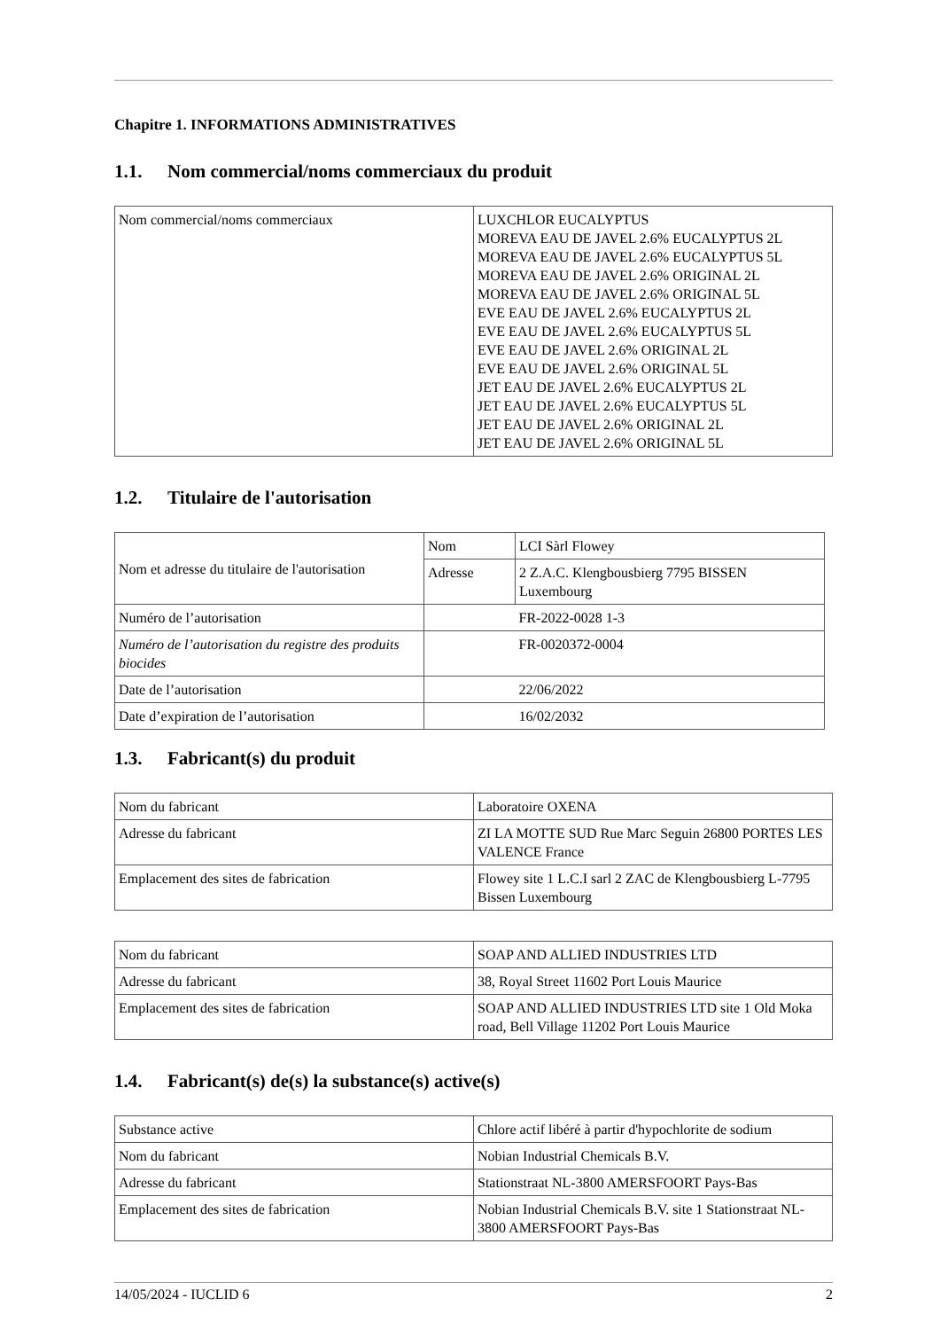Chapitre 1. INFORMATIONS ADMINISTRATIVES
1.1. Nom commercial/noms commerciaux du produit
| Nom commercial/noms commerciaux | LUXCHLOR EUCALYPTUS MOREVA EAU DE JAVEL 2.6% EUCALYPTUS 2L MOREVA EAU DE JAVEL 2.6% EUCALYPTUS 5L MOREVA EAU DE JAVEL 2.6% ORIGINAL 2L MOREVA EAU DE JAVEL 2.6% ORIGINAL 5L EVE EAU DE JAVEL 2.6% EUCALYPTUS 2L EVE EAU DE JAVEL 2.6% EUCALYPTUS 5L EVE EAU DE JAVEL 2.6% ORIGINAL 2L EVE EAU DE JAVEL 2.6% ORIGINAL 5L JET EAU DE JAVEL 2.6% EUCALYPTUS 2L JET EAU DE JAVEL 2.6% EUCALYPTUS 5L JET EAU DE JAVEL 2.6% ORIGINAL 2L JET EAU DE JAVEL 2.6% ORIGINAL 5L |
1.2. Titulaire de l'autorisation
| Nom et adresse du titulaire de l'autorisation | Nom | LCI Sàrl Flowey |
| | Adresse | 2 Z.A.C. Klengbousbierg 7795 BISSEN Luxembourg |
| Numéro de l’autorisation | | FR-2022-0028 1-3 |
| Numéro de l’autorisation du registre des produits biocides | | FR-0020372-0004 |
| Date de l’autorisation | | 22/06/2022 |
| Date d’expiration de l’autorisation | | 16/02/2032 |
1.3. Fabricant(s) du produit
| Nom du fabricant | Laboratoire OXENA |
| Adresse du fabricant | ZI LA MOTTE SUD Rue Marc Seguin 26800 PORTES LES VALENCE France |
| Emplacement des sites de fabrication | Flowey site 1 L.C.I sarl 2 ZAC de Klengbousbierg L-7795 Bissen Luxembourg |
| Nom du fabricant | SOAP AND ALLIED INDUSTRIES LTD |
| Adresse du fabricant | 38, Royal Street 11602 Port Louis Maurice |
| Emplacement des sites de fabrication | SOAP AND ALLIED INDUSTRIES LTD site 1 Old Moka road, Bell Village 11202 Port Louis Maurice |
1.4. Fabricant(s) de(s) la substance(s) active(s)
| Substance active | Chlore actif libéré à partir d'hypochlorite de sodium |
| Nom du fabricant | Nobian Industrial Chemicals B.V. |
| Adresse du fabricant | Stationstraat NL-3800 AMERSFOORT Pays-Bas |
| Emplacement des sites de fabrication | Nobian Industrial Chemicals B.V. site 1 Stationstraat NL-3800 AMERSFOORT Pays-Bas |
14/05/2024 - IUCLID 6 2